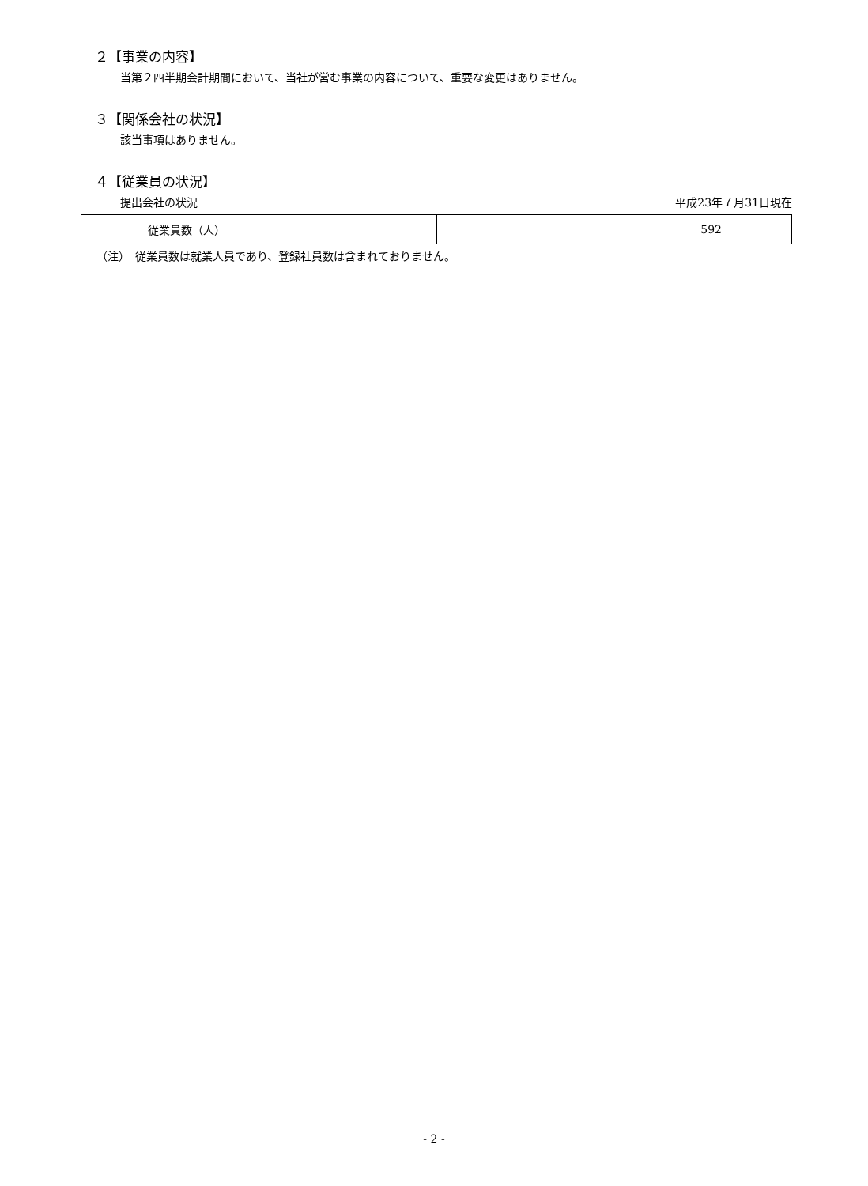２【事業の内容】
当第２四半期会計期間において、当社が営む事業の内容について、重要な変更はありません。
３【関係会社の状況】
該当事項はありません。
４【従業員の状況】
提出会社の状況 平成23年７月31日現在
| 従業員数（人） | 592 |
（注）　従業員数は就業人員であり、登録社員数は含まれておりません。
- 2 -